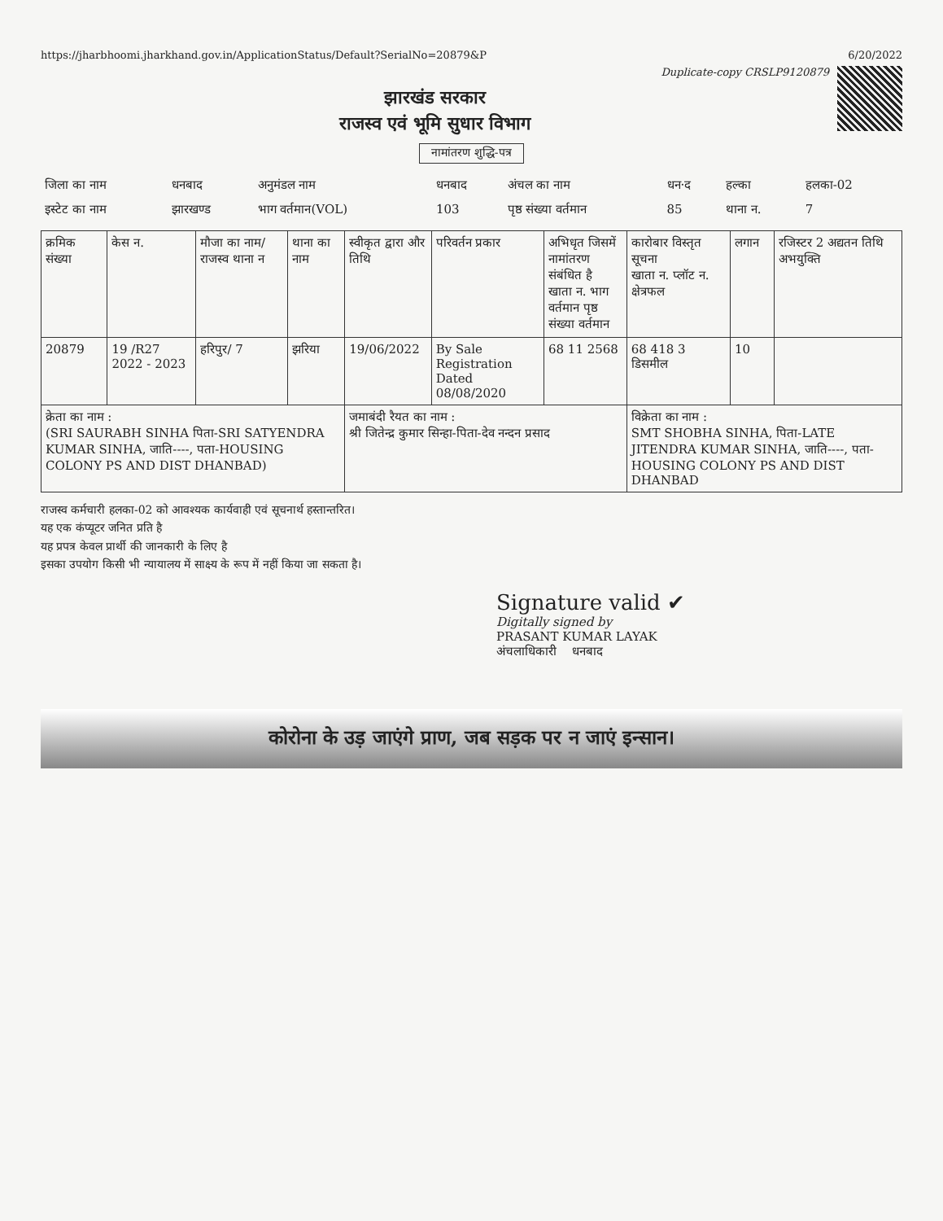https://jharbhoomi.jharkhand.gov.in/ApplicationStatus/Default?SerialNo=20879&P 6/20/2022
Duplicate-copy CRSLP9120879
झारखंड सरकार
राजस्व एवं भूमि सुधार विभाग
नामांतरण शुद्धि-पत्र
| जिला का नाम | धनबाद | अनुमंडल नाम | धनबाद | अंचल का नाम | धन·द | हल्का | हलका-02 |
| इस्टेट का नाम | झारखण्ड | भाग वर्तमान(VOL) | 103 | पृष्ठ संख्या वर्तमान | 85 | थाना न. | 7 |
| क्रमिक संख्या | केस न. | मौजा का नाम/ राजस्व थाना न | थाना का नाम | स्वीकृत द्वारा और तिथि | परिवर्तन प्रकार | अभिधृत जिसमें नामांतरण संबंधित है खाता न. भाग वर्तमान पृष्ठ संख्या वर्तमान | कारोबार विस्तृत सूचना खाता न. प्लॉट न. क्षेत्रफल | लगान | रजिस्टर 2 अद्यतन तिथि अभयुक्ति |
| --- | --- | --- | --- | --- | --- | --- | --- | --- | --- |
| 20879 | 19 /R27 2022 - 2023 | हरिपुर/ 7 | झरिया | 19/06/2022 | By Sale Registration Dated 08/08/2020 | 68 11 2568 | 68 418 3 डिसमील | 10 | |
| क्रेता का नाम : (SRI SAURABH SINHA पिता-SRI SATYENDRA KUMAR SINHA, जाति----, पता-HOUSING COLONY PS AND DIST DHANBAD) | | | | जमाबंदी रैयत का नाम : श्री जितेन्द्र कुमार सिन्हा-पिता-देव नन्दन प्रसाद | | | विक्रेता का नाम : SMT SHOBHA SINHA, पिता-LATE JITENDRA KUMAR SINHA, जाति----, पता-HOUSING COLONY PS AND DIST DHANBAD | | |
राजस्व कर्मचारी हलका-02 को आवश्यक कार्यवाही एवं सूचनार्थ हस्तान्तरित।
यह एक कंप्यूटर जनित प्रति है
यह प्रपत्र केवल प्रार्थी की जानकारी के लिए है
इसका उपयोग किसी भी न्यायालय में साक्ष्य के रूप में नहीं किया जा सकता है।
Signature valid ✔
Digitally signed by
PRASANT KUMAR LAYAK
अंचलाधिकारी धनबाद
कोरोना के उड़ जाएंगे प्राण, जब सड़क पर न जाएं इन्सान।